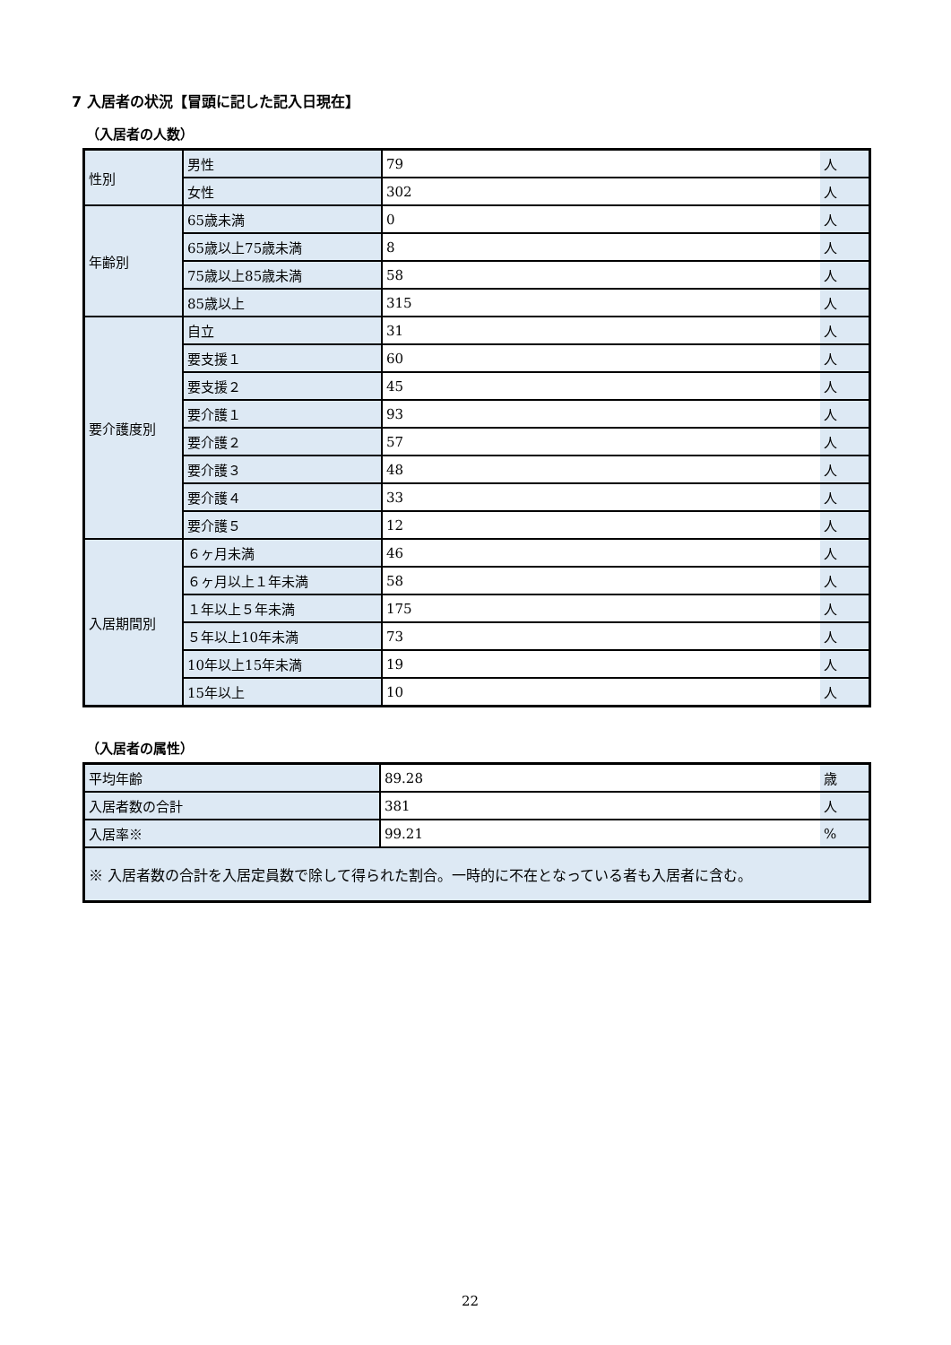7 入居者の状況【冒頭に記した記入日現在】
（入居者の人数）
| 性別 | 男性 | 79 | 人 |
| | 女性 | 302 | 人 |
| 年齢別 | 65歳未満 | 0 | 人 |
| | 65歳以上75歳未満 | 8 | 人 |
| | 75歳以上85歳未満 | 58 | 人 |
| | 85歳以上 | 315 | 人 |
| 要介護度別 | 自立 | 31 | 人 |
| | 要支援１ | 60 | 人 |
| | 要支援２ | 45 | 人 |
| | 要介護１ | 93 | 人 |
| | 要介護２ | 57 | 人 |
| | 要介護３ | 48 | 人 |
| | 要介護４ | 33 | 人 |
| | 要介護５ | 12 | 人 |
| 入居期間別 | ６ヶ月未満 | 46 | 人 |
| | ６ヶ月以上１年未満 | 58 | 人 |
| | １年以上５年未満 | 175 | 人 |
| | ５年以上10年未満 | 73 | 人 |
| | 10年以上15年未満 | 19 | 人 |
| | 15年以上 | 10 | 人 |
（入居者の属性）
| 平均年齢 | 89.28 | 歳 |
| 入居者数の合計 | 381 | 人 |
| 入居率※ | 99.21 | % |
| ※ 入居者数の合計を入居定員数で除して得られた割合。一時的に不在となっている者も入居者に含む。 | | |
22